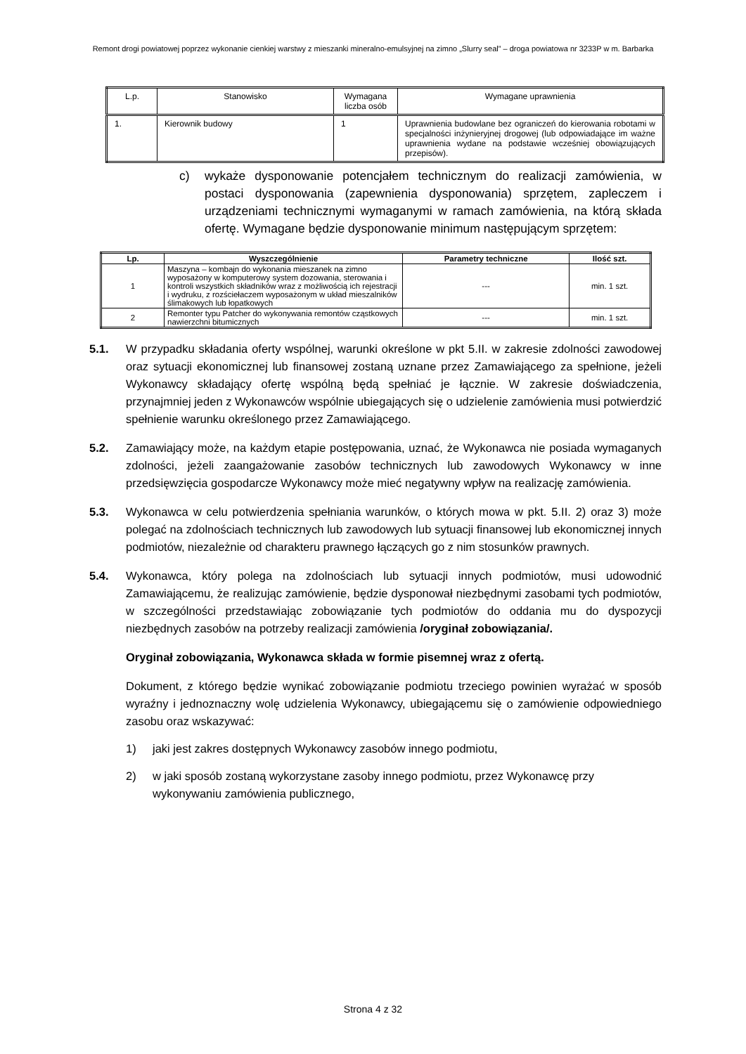Remont drogi powiatowej poprzez wykonanie cienkiej warstwy z mieszanki mineralno-emulsyjnej na zimno „Slurry seal” – droga powiatowa nr 3233P w m. Barbarka
| L.p. | Stanowisko | Wymagana liczba osób | Wymagane uprawnienia |
| 1. | Kierownik budowy | 1 | Uprawnienia budowlane bez ograniczeń do kierowania robotami w specjalności inżynieryjnej drogowej (lub odpowiadające im ważne uprawnienia wydane na podstawie wcześniej obowiązujących przepisów). |
c) wykaże dysponowanie potencjałem technicznym do realizacji zamówienia, w postaci dysponowania (zapewnienia dysponowania) sprzętem, zapleczem i urządzeniami technicznymi wymaganymi w ramach zamówienia, na którą składa ofertę. Wymagane będzie dysponowanie minimum następującym sprzętem:
| Lp. | Wyszczególnienie | Parametry techniczne | Ilość szt. |
| --- | --- | --- | --- |
| 1 | Maszyna – kombajn do wykonania mieszanek na zimno wyposażony w komputerowy system dozowania, sterowania i kontroli wszystkich składników wraz z możliwością ich rejestracji i wydruku, z rozściełaczem wyposażonym w układ mieszalników ślimakowych lub łopatkowych | --- | min. 1 szt. |
| 2 | Remonter typu Patcher do wykonywania remontów cząstkowych nawierzchni bitumicznych | --- | min. 1 szt. |
5.1. W przypadku składania oferty wspólnej, warunki określone w pkt 5.II. w zakresie zdolności zawodowej oraz sytuacji ekonomicznej lub finansowej zostaną uznane przez Zamawiającego za spełnione, jeżeli Wykonawcy składający ofertę wspólną będą spełniać je łącznie. W zakresie doświadczenia, przynajmniej jeden z Wykonawców wspólnie ubiegających się o udzielenie zamówienia musi potwierdzić spełnienie warunku określonego przez Zamawiającego.
5.2. Zamawiający może, na każdym etapie postępowania, uznać, że Wykonawca nie posiada wymaganych zdolności, jeżeli zaangażowanie zasobów technicznych lub zawodowych Wykonawcy w inne przedsięwzięcia gospodarcze Wykonawcy może mieć negatywny wpływ na realizację zamówienia.
5.3. Wykonawca w celu potwierdzenia spełniania warunków, o których mowa w pkt. 5.II. 2) oraz 3) może polegać na zdolnościach technicznych lub zawodowych lub sytuacji finansowej lub ekonomicznej innych podmiotów, niezależnie od charakteru prawnego łączących go z nim stosunków prawnych.
5.4. Wykonawca, który polega na zdolnościach lub sytuacji innych podmiotów, musi udowodnić Zamawiającemu, że realizując zamówienie, będzie dysponował niezbędnymi zasobami tych podmiotów, w szczególności przedstawiając zobowiązanie tych podmiotów do oddania mu do dyspozycji niezbędnych zasobów na potrzeby realizacji zamówienia /oryginał zobowiązania/.
Oryginał zobowiązania, Wykonawca składa w formie pisemnej wraz z ofertą.
Dokument, z którego będzie wynikać zobowiązanie podmiotu trzeciego powinien wyrażać w sposób wyraźny i jednoznaczny wolę udzielenia Wykonawcy, ubiegającemu się o zamówienie odpowiedniego zasobu oraz wskazywać:
1) jaki jest zakres dostępnych Wykonawcy zasobów innego podmiotu,
2) w jaki sposób zostaną wykorzystane zasoby innego podmiotu, przez Wykonawcę przy wykonywaniu zamówienia publicznego,
Strona 4 z 32